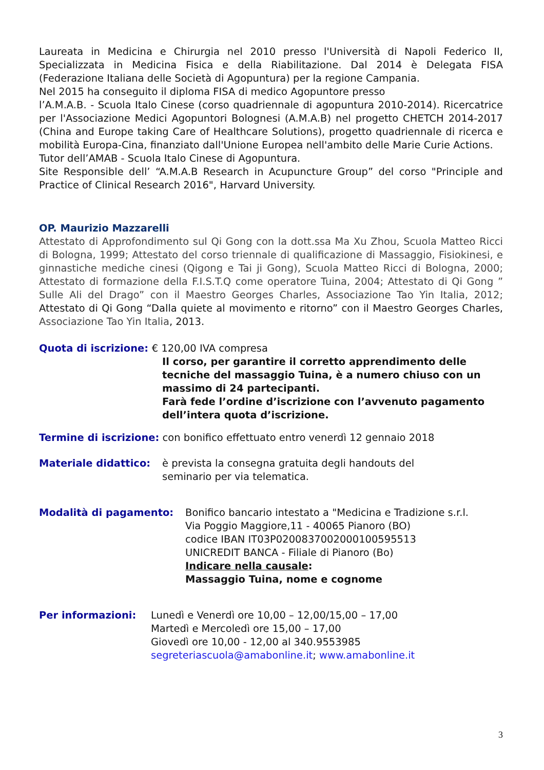Laureata in Medicina e Chirurgia nel 2010 presso l'Università di Napoli Federico II, Specializzata in Medicina Fisica e della Riabilitazione. Dal 2014 è Delegata FISA (Federazione Italiana delle Società di Agopuntura) per la regione Campania.
Nel 2015 ha conseguito il diploma FISA di medico Agopuntore presso
l’A.M.A.B. - Scuola Italo Cinese (corso quadriennale di agopuntura 2010-2014). Ricercatrice per l'Associazione Medici Agopuntori Bolognesi (A.M.A.B) nel progetto CHETCH 2014-2017 (China and Europe taking Care of Healthcare Solutions), progetto quadriennale di ricerca e mobilità Europa-Cina, finanziato dall'Unione Europea nell'ambito delle Marie Curie Actions.
Tutor dell’AMAB - Scuola Italo Cinese di Agopuntura.
Site Responsible dell’ “A.M.A.B Research in Acupuncture Group” del corso "Principle and Practice of Clinical Research 2016", Harvard University.
OP. Maurizio Mazzarelli
Attestato di Approfondimento sul Qi Gong con la dott.ssa Ma Xu Zhou, Scuola Matteo Ricci di Bologna, 1999; Attestato del corso triennale di qualificazione di Massaggio, Fisiokinesi, e ginnastiche mediche cinesi (Qigong e Tai ji Gong), Scuola Matteo Ricci di Bologna, 2000; Attestato di formazione della F.I.S.T.Q come operatore Tuina, 2004; Attestato di Qi Gong ” Sulle Ali del Drago” con il Maestro Georges Charles, Associazione Tao Yin Italia, 2012; Attestato di Qi Gong “Dalla quiete al movimento e ritorno” con il Maestro Georges Charles, Associazione Tao Yin Italia, 2013.
Quota di iscrizione: € 120,00 IVA compresa
Il corso, per garantire il corretto apprendimento delle tecniche del massaggio Tuina, è a numero chiuso con un massimo di 24 partecipanti.
Farà fede l’ordine d’iscrizione con l’avvenuto pagamento dell’intera quota d’iscrizione.
Termine di iscrizione: con bonifico effettuato entro venerdì 12 gennaio 2018
Materiale didattico: è prevista la consegna gratuita degli handouts del
seminario per via telematica.
Modalità di pagamento: Bonifico bancario intestato a "Medicina e Tradizione s.r.l.
Via Poggio Maggiore,11 - 40065 Pianoro (BO)
codice IBAN IT03P0200837002000100595513
UNICREDIT BANCA - Filiale di Pianoro (Bo)
Indicare nella causale:
Massaggio Tuina, nome e cognome
Per informazioni: Lunedì e Venerdì ore 10,00 – 12,00/15,00 – 17,00
Martedì e Mercoledì ore 15,00 – 17,00
Giovedì ore 10,00 - 12,00 al 340.9553985
segreteriascuola@amabonline.it; www.amabonline.it
3